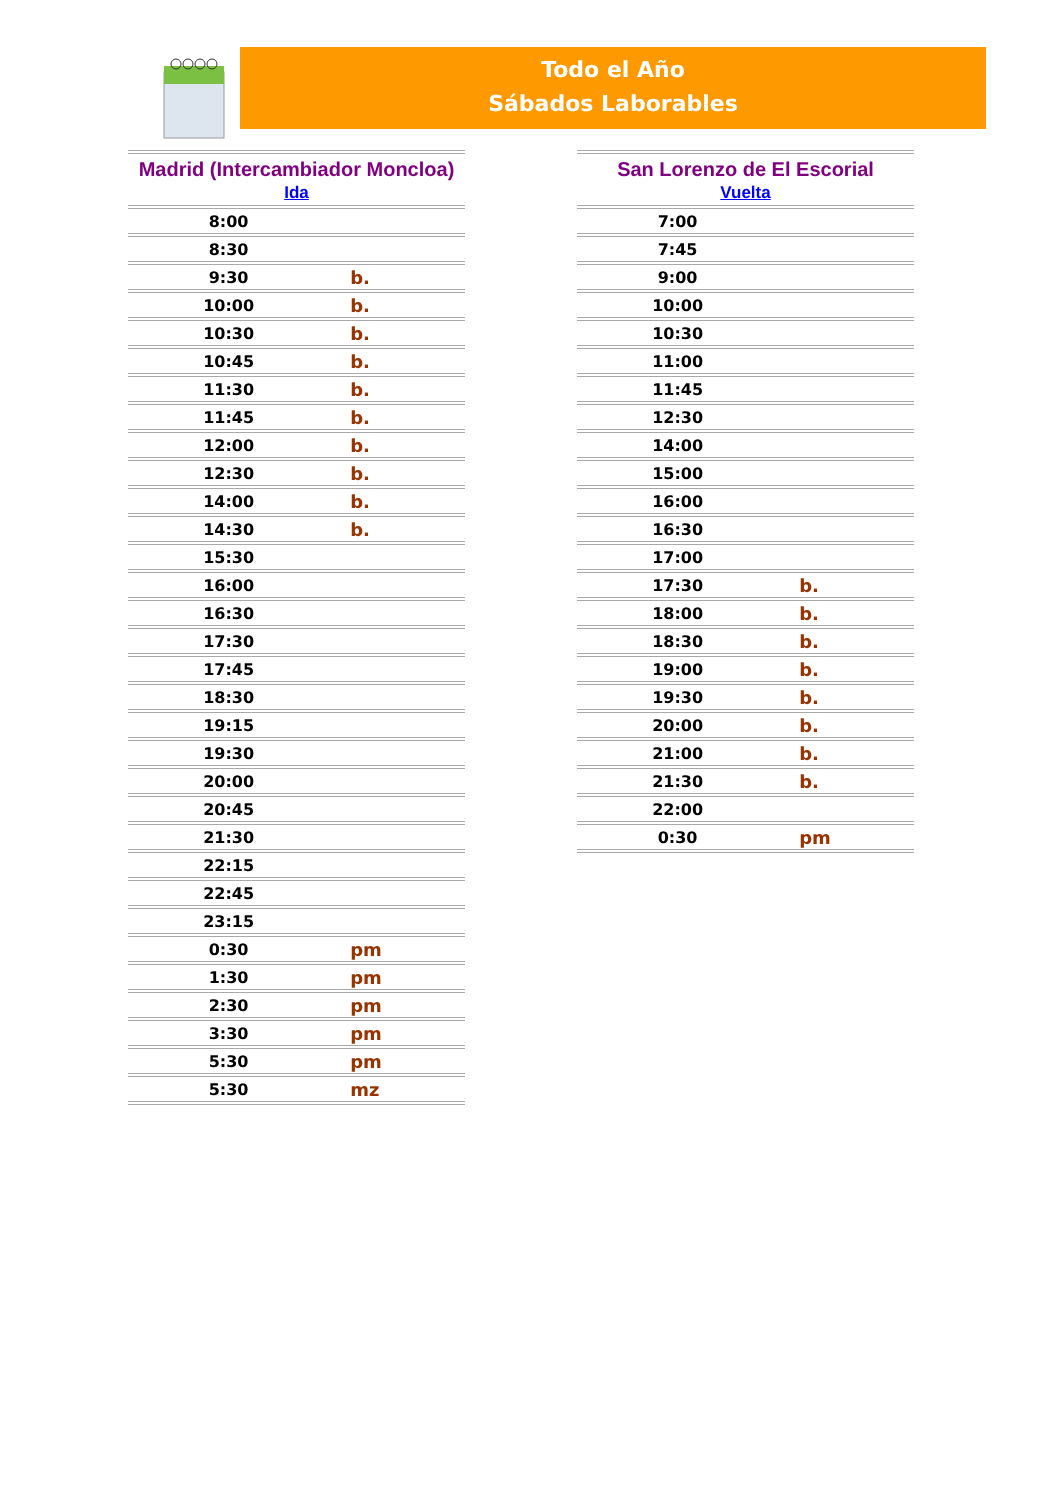Todo el Año
Sábados Laborables
| Madrid (Intercambiador Moncloa) | |
| --- | --- |
| Ida | |
| 8:00 | |
| 8:30 | |
| 9:30 | b. |
| 10:00 | b. |
| 10:30 | b. |
| 10:45 | b. |
| 11:30 | b. |
| 11:45 | b. |
| 12:00 | b. |
| 12:30 | b. |
| 14:00 | b. |
| 14:30 | b. |
| 15:30 | |
| 16:00 | |
| 16:30 | |
| 17:30 | |
| 17:45 | |
| 18:30 | |
| 19:15 | |
| 19:30 | |
| 20:00 | |
| 20:45 | |
| 21:30 | |
| 22:15 | |
| 22:45 | |
| 23:15 | |
| 0:30 | pm |
| 1:30 | pm |
| 2:30 | pm |
| 3:30 | pm |
| 5:30 | pm |
| 5:30 | mz |
| San Lorenzo de El Escorial | |
| --- | --- |
| Vuelta | |
| 7:00 | |
| 7:45 | |
| 9:00 | |
| 10:00 | |
| 10:30 | |
| 11:00 | |
| 11:45 | |
| 12:30 | |
| 14:00 | |
| 15:00 | |
| 16:00 | |
| 16:30 | |
| 17:00 | |
| 17:30 | b. |
| 18:00 | b. |
| 18:30 | b. |
| 19:00 | b. |
| 19:30 | b. |
| 20:00 | b. |
| 21:00 | b. |
| 21:30 | b. |
| 22:00 | |
| 0:30 | pm |